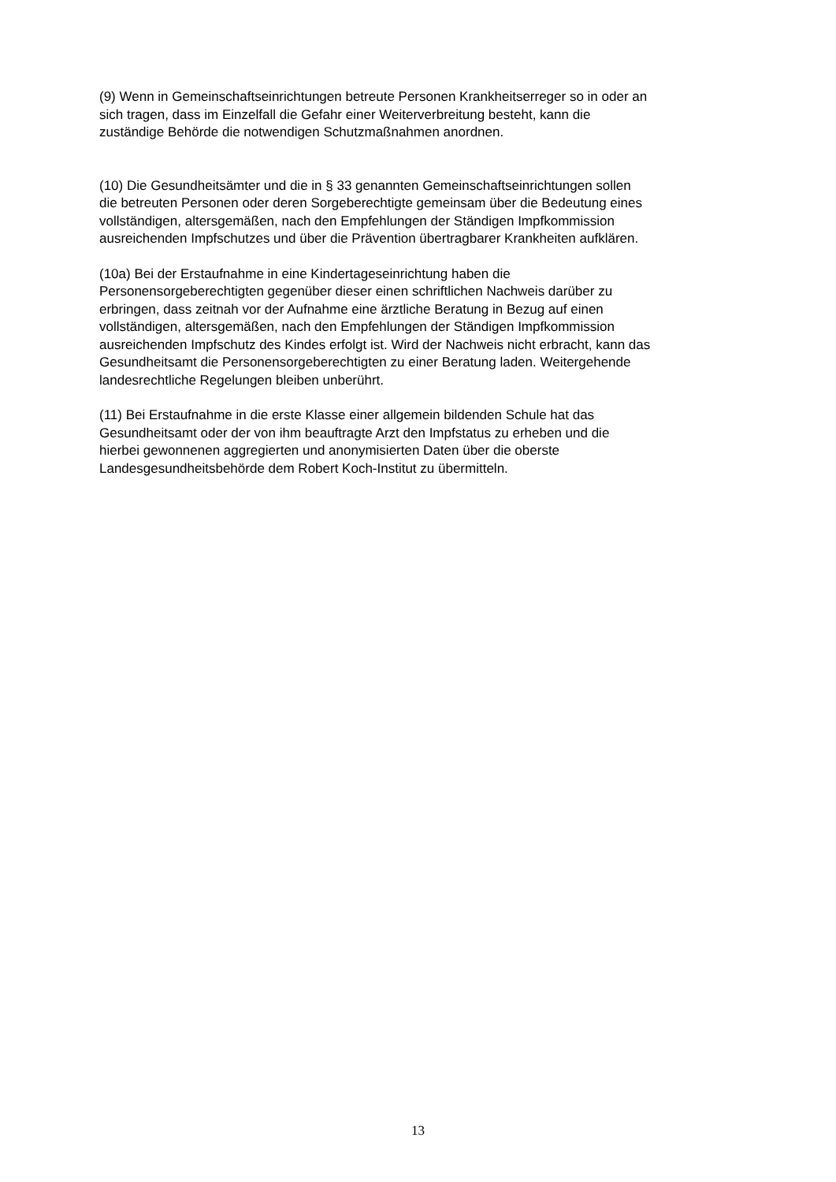(9) Wenn in Gemeinschaftseinrichtungen betreute Personen Krankheitserreger so in oder an
sich tragen, dass im Einzelfall die Gefahr einer Weiterverbreitung besteht, kann die
zuständige Behörde die notwendigen Schutzmaßnahmen anordnen.
(10) Die Gesundheitsämter und die in § 33 genannten Gemeinschaftseinrichtungen sollen
die betreuten Personen oder deren Sorgeberechtigte gemeinsam über die Bedeutung eines
vollständigen, altersgemäßen, nach den Empfehlungen der Ständigen Impfkommission
ausreichenden Impfschutzes und über die Prävention übertragbarer Krankheiten aufklären.
(10a) Bei der Erstaufnahme in eine Kindertageseinrichtung haben die
Personensorgeberechtigten gegenüber dieser einen schriftlichen Nachweis darüber zu
erbringen, dass zeitnah vor der Aufnahme eine ärztliche Beratung in Bezug auf einen
vollständigen, altersgemäßen, nach den Empfehlungen der Ständigen Impfkommission
ausreichenden Impfschutz des Kindes erfolgt ist. Wird der Nachweis nicht erbracht, kann das
Gesundheitsamt die Personensorgeberechtigten zu einer Beratung laden. Weitergehende
landesrechtliche Regelungen bleiben unberührt.
(11) Bei Erstaufnahme in die erste Klasse einer allgemein bildenden Schule hat das
Gesundheitsamt oder der von ihm beauftragte Arzt den Impfstatus zu erheben und die
hierbei gewonnenen aggregierten und anonymisierten Daten über die oberste
Landesgesundheitsbehörde dem Robert Koch-Institut zu übermitteln.
13